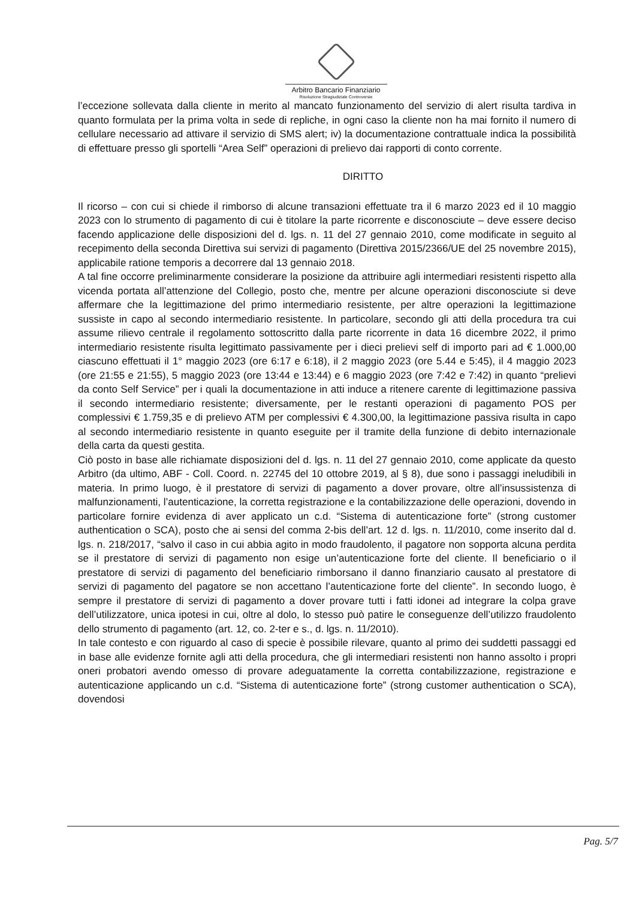Arbitro Bancario Finanziario
Risoluzione Stragiudiziale Controversie
l’eccezione sollevata dalla cliente in merito al mancato funzionamento del servizio di alert risulta tardiva in quanto formulata per la prima volta in sede di repliche, in ogni caso la cliente non ha mai fornito il numero di cellulare necessario ad attivare il servizio di SMS alert; iv) la documentazione contrattuale indica la possibilità di effettuare presso gli sportelli “Area Self” operazioni di prelievo dai rapporti di conto corrente.
DIRITTO
Il ricorso – con cui si chiede il rimborso di alcune transazioni effettuate tra il 6 marzo 2023 ed il 10 maggio 2023 con lo strumento di pagamento di cui è titolare la parte ricorrente e disconosciute – deve essere deciso facendo applicazione delle disposizioni del d. lgs. n. 11 del 27 gennaio 2010, come modificate in seguito al recepimento della seconda Direttiva sui servizi di pagamento (Direttiva 2015/2366/UE del 25 novembre 2015), applicabile ratione temporis a decorrere dal 13 gennaio 2018.
A tal fine occorre preliminarmente considerare la posizione da attribuire agli intermediari resistenti rispetto alla vicenda portata all’attenzione del Collegio, posto che, mentre per alcune operazioni disconosciute si deve affermare che la legittimazione del primo intermediario resistente, per altre operazioni la legittimazione sussiste in capo al secondo intermediario resistente. In particolare, secondo gli atti della procedura tra cui assume rilievo centrale il regolamento sottoscritto dalla parte ricorrente in data 16 dicembre 2022, il primo intermediario resistente risulta legittimato passivamente per i dieci prelievi self di importo pari ad € 1.000,00 ciascuno effettuati il 1° maggio 2023 (ore 6:17 e 6:18), il 2 maggio 2023 (ore 5.44 e 5:45), il 4 maggio 2023 (ore 21:55 e 21:55), 5 maggio 2023 (ore 13:44 e 13:44) e 6 maggio 2023 (ore 7:42 e 7:42) in quanto “prelievi da conto Self Service” per i quali la documentazione in atti induce a ritenere carente di legittimazione passiva il secondo intermediario resistente; diversamente, per le restanti operazioni di pagamento POS per complessivi € 1.759,35 e di prelievo ATM per complessivi € 4.300,00, la legittimazione passiva risulta in capo al secondo intermediario resistente in quanto eseguite per il tramite della funzione di debito internazionale della carta da questi gestita.
Ciò posto in base alle richiamate disposizioni del d. lgs. n. 11 del 27 gennaio 2010, come applicate da questo Arbitro (da ultimo, ABF - Coll. Coord. n. 22745 del 10 ottobre 2019, al § 8), due sono i passaggi ineludibili in materia. In primo luogo, è il prestatore di servizi di pagamento a dover provare, oltre all’insussistenza di malfunzionamenti, l’autenticazione, la corretta registrazione e la contabilizzazione delle operazioni, dovendo in particolare fornire evidenza di aver applicato un c.d. “Sistema di autenticazione forte” (strong customer authentication o SCA), posto che ai sensi del comma 2-bis dell’art. 12 d. lgs. n. 11/2010, come inserito dal d. lgs. n. 218/2017, “salvo il caso in cui abbia agito in modo fraudolento, il pagatore non sopporta alcuna perdita se il prestatore di servizi di pagamento non esige un’autenticazione forte del cliente. Il beneficiario o il prestatore di servizi di pagamento del beneficiario rimborsano il danno finanziario causato al prestatore di servizi di pagamento del pagatore se non accettano l’autenticazione forte del cliente”. In secondo luogo, è sempre il prestatore di servizi di pagamento a dover provare tutti i fatti idonei ad integrare la colpa grave dell’utilizzatore, unica ipotesi in cui, oltre al dolo, lo stesso può patire le conseguenze dell’utilizzo fraudolento dello strumento di pagamento (art. 12, co. 2-ter e s., d. lgs. n. 11/2010).
In tale contesto e con riguardo al caso di specie è possibile rilevare, quanto al primo dei suddetti passaggi ed in base alle evidenze fornite agli atti della procedura, che gli intermediari resistenti non hanno assolto i propri oneri probatori avendo omesso di provare adeguatamente la corretta contabilizzazione, registrazione e autenticazione applicando un c.d. “Sistema di autenticazione forte” (strong customer authentication o SCA), dovendosi
Pag. 5/7